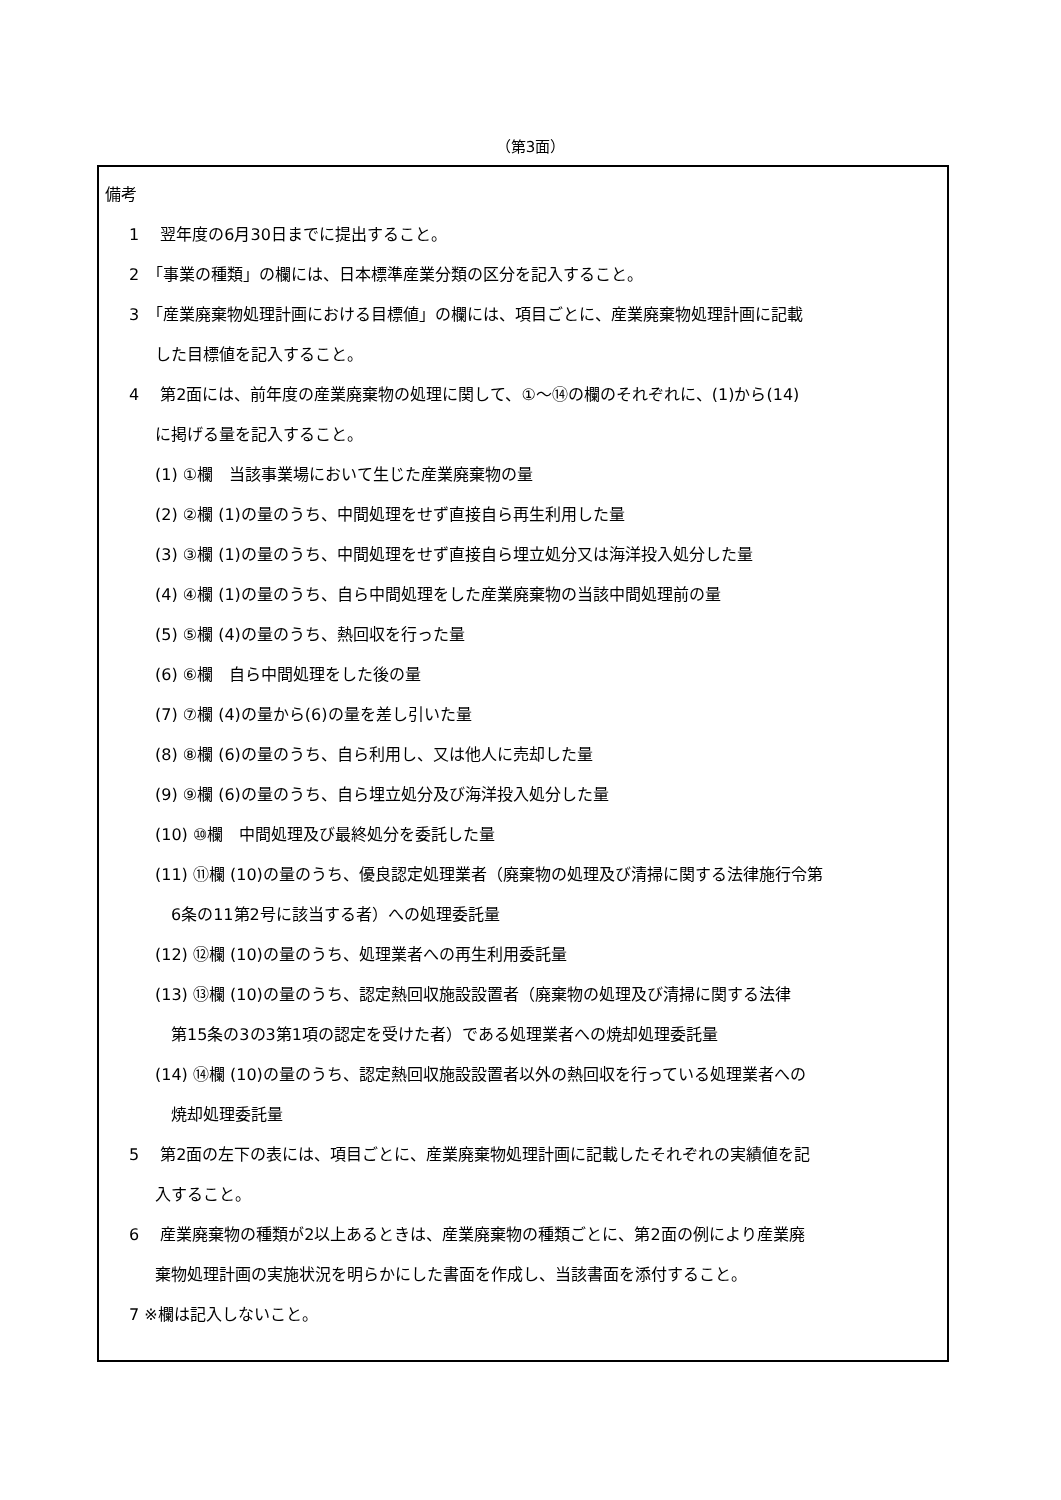（第3面）
備考
1　 翌年度の6月30日までに提出すること。
2　「事業の種類」の欄には、日本標準産業分類の区分を記入すること。
3　「産業廃棄物処理計画における目標値」の欄には、項目ごとに、産業廃棄物処理計画に記載
した目標値を記入すること。
4　 第2面には、前年度の産業廃棄物の処理に関して、①～⑭の欄のそれぞれに、(1)から(14)
に掲げる量を記入すること。
(1) ①欄　当該事業場において生じた産業廃棄物の量
(2) ②欄 (1)の量のうち、中間処理をせず直接自ら再生利用した量
(3) ③欄 (1)の量のうち、中間処理をせず直接自ら埋立処分又は海洋投入処分した量
(4) ④欄 (1)の量のうち、自ら中間処理をした産業廃棄物の当該中間処理前の量
(5) ⑤欄 (4)の量のうち、熱回収を行った量
(6) ⑥欄　自ら中間処理をした後の量
(7) ⑦欄 (4)の量から(6)の量を差し引いた量
(8) ⑧欄 (6)の量のうち、自ら利用し、又は他人に売却した量
(9) ⑨欄 (6)の量のうち、自ら埋立処分及び海洋投入処分した量
(10) ⑩欄　中間処理及び最終処分を委託した量
(11) ⑪欄 (10)の量のうち、優良認定処理業者（廃棄物の処理及び清掃に関する法律施行令第
6条の11第2号に該当する者）への処理委託量
(12) ⑫欄 (10)の量のうち、処理業者への再生利用委託量
(13) ⑬欄 (10)の量のうち、認定熱回収施設設置者（廃棄物の処理及び清掃に関する法律
第15条の3の3第1項の認定を受けた者）である処理業者への焼却処理委託量
(14) ⑭欄 (10)の量のうち、認定熱回収施設設置者以外の熱回収を行っている処理業者への
焼却処理委託量
5　 第2面の左下の表には、項目ごとに、産業廃棄物処理計画に記載したそれぞれの実績値を記
入すること。
6　 産業廃棄物の種類が2以上あるときは、産業廃棄物の種類ごとに、第2面の例により産業廃
棄物処理計画の実施状況を明らかにした書面を作成し、当該書面を添付すること。
7 ※欄は記入しないこと。